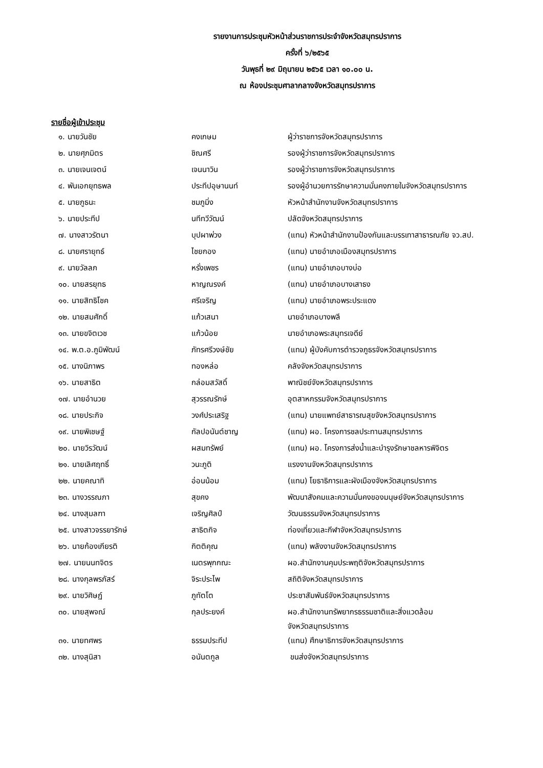รายงานการประชุมหัวหน้าส่วนราชการประจำจังหวัดสมุทรปราการ
ครั้งที่ ๖/๒๕๖๕
วันพุธที่ ๒๙ มิถุนายน ๒๕๖๕ เวลา ๑๐.๐๐ น.
ณ ห้องประชุมศาลากลางจังหวัดสมุทรปราการ
รายชื่อผู้เข้าประชุม
| ๑. นายวันชัย | คงเกษม | ผู้ว่าราชการจังหวัดสมุทรปราการ |
| ๒. นายศุภมิตร | ชิณศรี | รองผู้ว่าราชการจังหวัดสมุทรปราการ |
| ๓. นายเจนเจตน์ | เจนนาวิน | รองผู้ว่าราชการจังหวัดสมุทรปราการ |
| ๔. พันเอกยุทธพล | ประทีปอุษานนท์ | รองผู้อำนวยการรักษาความมั่นคงภายในจังหวัดสมุทรปราการ |
| ๕. นายภูธนะ | ชมภูมิ่ง | หัวหน้าสำนักงานจังหวัดสมุทรปราการ |
| ๖. นายประทีป | นทีทวีวัฒน์ | ปลัดจังหวัดสมุทรปราการ |
| ๗. นางสาวรัตนา | บุปผาพ่วง | (แทน) หัวหน้าสำนักงานป้องกันและบรรเทาสาธารณภัย จว.สป. |
| ๘. นายศรายุทธ์ | ไชยกอง | (แทน) นายอำเภอเมืองสมุทรปราการ |
| ๙. นายวัลลภ | หรั่งเพชร | (แทน) นายอำเภอบางบ่อ |
| ๑๐. นายสรยุทธ | หาญณรงค์ | (แทน) นายอำเภอบางเสาธง |
| ๑๑. นายสิทธิโชค | ศรีเจริญ | (แทน) นายอำเภอพระประแดง |
| ๑๒. นายสมศักดิ์ | แก้วเสนา | นายอำเภอบางพลี |
| ๑๓. นายขจิตเวช | แก้วน้อย | นายอำเภอพระสมุทรเจดีย์ |
| ๑๔. พ.ต.อ.ภูมิพัฒน์ | ภัทรศรีวงษ์ชัย | (แทน) ผู้บังคับการตำรวจภูธรจังหวัดสมุทรปราการ |
| ๑๕. นางนิภาพร | ทองหล่อ | คลังจังหวัดสมุทรปราการ |
| ๑๖. นายสาธิต | กล่อมสวัสดิ์ | พาณิชย์จังหวัดสมุทรปราการ |
| ๑๗. นายอำนวย | สุวรรณรักษ์ | อุตสาหกรรมจังหวัดสมุทรปราการ |
| ๑๘. นายประกิจ | วงศ์ประเสริฐ | (แทน) นายแพทย์สาธารณสุขจังหวัดสมุทรปราการ |
| ๑๙. นายพิเชษฐ์ | กัลปอนันต์ชาญ | (แทน) ผอ. โครงการชลประทานสมุทรปราการ |
| ๒๐. นายวิรวัฒน์ | ผสมทรัพย์ | (แทน) ผอ. โครงการส่งน้ำและบำรุงรักษาชลหารพิจิตร |
| ๒๑. นายเลิศฤทธิ์ | วนะภูติ | แรงงานจังหวัดสมุทรปราการ |
| ๒๒. นายคณาทิ | อ่อนน้อม | (แทน) โยธาธิการและผังเมืองจังหวัดสมุทรปราการ |
| ๒๓. นางวรรณภา | สุขคง | พัฒนาสังคมและความมั่นคงของมนุษย์จังหวัดสมุทรปราการ |
| ๒๔. นางสุมลฑา | เจริญศิลป์ | วัฒนธรรมจังหวัดสมุทรปราการ |
| ๒๕. นางสาวจรรยารักษ์ | สาธิตกิจ | ท่องเที่ยวและกีฬาจังหวัดสมุทรปราการ |
| ๒๖. นายก้องเกียรติ | กิตติคุณ | (แทน) พลังงานจังหวัดสมุทรปราการ |
| ๒๗. นายนนทจิตร | เนตรพุกกณะ | ผอ.สำนักงานคุมประพฤติจังหวัดสมุทรปราการ |
| ๒๘. นางกุลพรภัสร์ | จิระประไพ | สถิติจังหวัดสมุทรปราการ |
| ๒๙. นายวิศิษฏ์ | ภูทัตโต | ประชาสัมพันธ์จังหวัดสมุทรปราการ |
| ๓๐. นายสุพจณ์ | กุลประยงค์ | ผอ.สำนักงานทรัพยากรธรรมชาติและสิ่งแวดล้อม จังหวัดสมุทรปราการ |
| ๓๑. นายทศพร | ธรรมประทีป | (แทน) ศึกษาธิการจังหวัดสมุทรปราการ |
| ๓๒. นางสุนิสา | อนันตกูล | ขนส่งจังหวัดสมุทรปราการ |